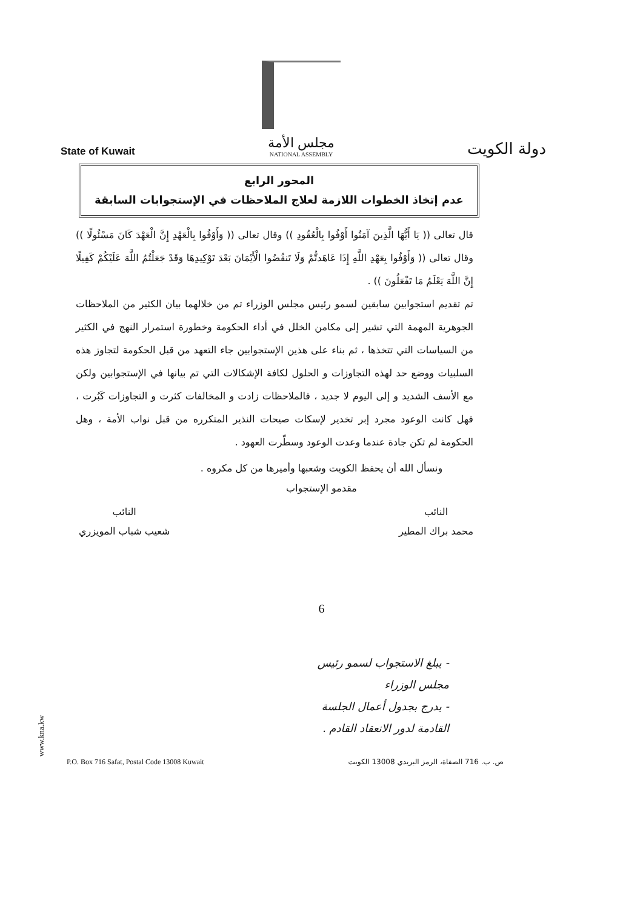State of Kuwait
مجلس الأمة
NATIONAL ASSEMBLY
دولة الكويت
المحور الرابع
عدم إتخاذ الخطوات اللازمة لعلاج الملاحظات في الإستجوابات السابقة
قال تعالى (( يَا أَيُّهَا الَّذِينَ آمَنُوا أَوْفُوا بِالْعُقُودِ )) وقال تعالى (( وَأَوْفُوا بِالْعَهْدِ إِنَّ الْعَهْدَ كَانَ مَسْئُولًا )) وقال تعالى (( وَأَوْفُوا بِعَهْدِ اللَّهِ إِذَا عَاهَدتُّمْ وَلَا تَنقُضُوا الْأَيْمَانَ بَعْدَ تَوْكِيدِهَا وَقَدْ جَعَلْتُمُ اللَّهَ عَلَيْكُمْ كَفِيلًا إِنَّ اللَّهَ يَعْلَمُ مَا تَفْعَلُونَ )) .
تم تقديم استجوابين سابقين لسمو رئيس مجلس الوزراء تم من خلالهما بيان الكثير من الملاحظات الجوهرية المهمة التي تشير إلى مكامن الخلل في أداء الحكومة وخطورة استمرار النهج في الكثير من السياسات التي تتخذها ، ثم بناء على هذين الإستجوابين جاء التعهد من قبل الحكومة لتجاوز هذه السلبيات ووضع حد لهذه التجاوزات و الحلول لكافة الإشكالات التي تم بيانها في الإستجوابين ولكن مع الأسف الشديد و إلى اليوم لا جديد ، فالملاحظات زادت و المخالفات كثرت و التجاوزات كَبُرت ، فهل كانت الوعود مجرد إبر تخدير لإسكات صيحات النذير المتكرره من قبل نواب الأمة ، وهل الحكومة لم تكن جادة عندما وعدت الوعود وسطّرت العهود .
ونسأل الله أن يحفظ الكويت وشعبها وأميرها من كل مكروه .
مقدمو الإستجواب
النائب
محمد براك المطير
النائب
شعيب شباب المويزري
6
- يبلغ الاستجواب لسمو رئيس مجلس الوزراء
- يدرج بجدول أعمال الجلسة القادمة لدور الانعقاد القادم .
www.kna.kw
P.O. Box 716 Safat, Postal Code 13008 Kuwait ص. ب. 716 الصفاة، الرمز البريدي 13008 الكويت